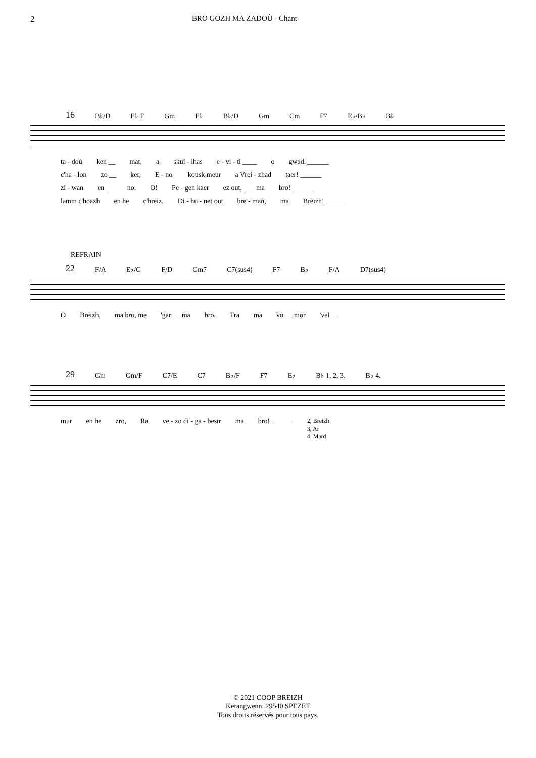2 BRO GOZH MA ZADOÙ - Chant
16 B♭/D E♭ F Gm E♭ B♭/D Gm Cm F7 E♭/B♭ B♭
ta - doù ken __ mat, a skui - lhas e - vi - ti ____ o gwad. ______
c'ha - lon zo __ ker, E - no 'kousk meur a Vrei - zhad taer! ______
zi - wan en __ no. O! Pe - gen kaer ez out, ___ ma bro! ______
lamm c'hoazh en he c'hreiz. Di - hu - net out bre - mañ, ma Breizh! _____
REFRAIN
22 F/A E♭/G F/D Gm7 C7(sus4) F7 B♭ F/A D7(sus4)
O Breizh, ma bro, me 'gar __ ma bro. Tra ma vo __ mor 'vel __
29 Gm Gm/F C7/E C7 B♭/F F7 E♭ B♭ 1, 2, 3. B♭ 4.
mur en he zro, Ra ve - zo di - ga - bestr ma bro! ______ 2, Breizh
3, Ar
4. Mard
© 2021 COOP BREIZH
Kerangwenn. 29540 SPEZET
Tous droits réservés pour tous pays.